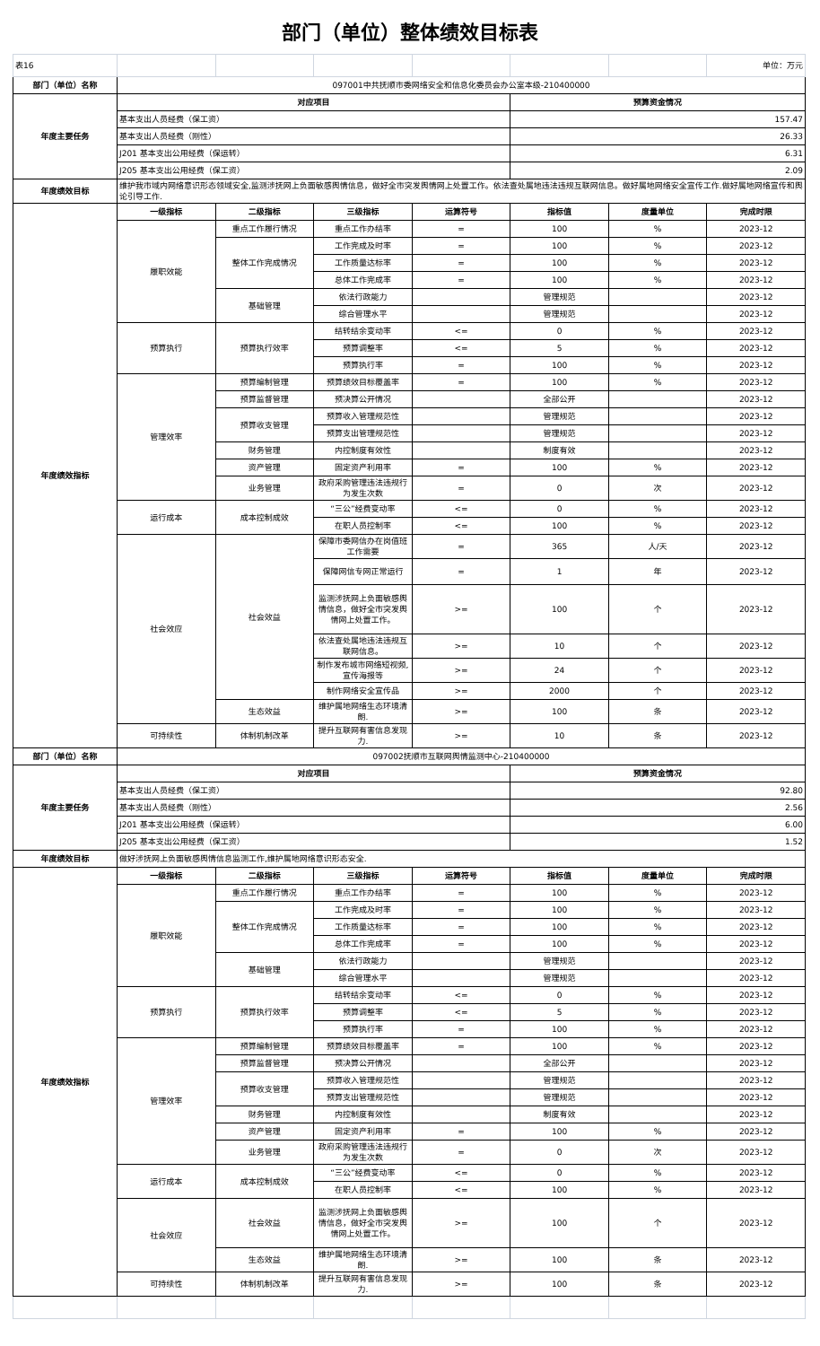部门（单位）整体绩效目标表
| 表16 | | | | | | | 单位：万元 |
| 部门（单位）名称 | 097001中共抚顺市委网络安全和信息化委员会办公室本级-210400000 | | | | | | |
| 年度主要任务 | 对应项目 | | | | 预算资金情况 | | |
| | 基本支出人员经费（保工资） | | | | 157.47 | | |
| | 基本支出人员经费（刚性） | | | | 26.33 | | |
| | J201 基本支出公用经费（保运转） | | | | 6.31 | | |
| | J205 基本支出公用经费（保工资） | | | | 2.09 | | |
| 年度绩效目标 | 维护我市域内网络意识形态领域安全,监测涉抚网上负面敏感舆情信息，做好全市突发舆情网上处置工作。依法查处属地违法违规互联网信息。做好属地网络安全宣传工作.做好属地网络宣传和舆论引导工作. | | | | | | |
| 年度绩效指标 | 一级指标 | 二级指标 | 三级指标 | 运算符号 | 指标值 | 度量单位 | 完成时限 |
| | 履职效能 | 重点工作履行情况 | 重点工作办结率 | = | 100 | % | 2023-12 |
| | | 整体工作完成情况 | 工作完成及时率 | = | 100 | % | 2023-12 |
| | | | 工作质量达标率 | = | 100 | % | 2023-12 |
| | | | 总体工作完成率 | = | 100 | % | 2023-12 |
| | | 基础管理 | 依法行政能力 | | 管理规范 | | 2023-12 |
| | | | 综合管理水平 | | 管理规范 | | 2023-12 |
| | 预算执行 | 预算执行效率 | 结转结余变动率 | <= | 0 | % | 2023-12 |
| | | | 预算调整率 | <= | 5 | % | 2023-12 |
| | | | 预算执行率 | = | 100 | % | 2023-12 |
| | 管理效率 | 预算编制管理 | 预算绩效目标覆盖率 | = | 100 | % | 2023-12 |
| | | 预算监督管理 | 预决算公开情况 | | 全部公开 | | 2023-12 |
| | | 预算收支管理 | 预算收入管理规范性 | | 管理规范 | | 2023-12 |
| | | | 预算支出管理规范性 | | 管理规范 | | 2023-12 |
| | | 财务管理 | 内控制度有效性 | | 制度有效 | | 2023-12 |
| | | 资产管理 | 固定资产利用率 | = | 100 | % | 2023-12 |
| | | 业务管理 | 政府采购管理违法违规行为发生次数 | = | 0 | 次 | 2023-12 |
| | 运行成本 | 成本控制成效 | “三公”经费变动率 | <= | 0 | % | 2023-12 |
| | | | 在职人员控制率 | <= | 100 | % | 2023-12 |
| | 社会效应 | 社会效益 | 保障市委网信办在岗值班工作需要 | = | 365 | 人/天 | 2023-12 |
| | | | 保障网信专网正常运行 | = | 1 | 年 | 2023-12 |
| | | | 监测涉抚网上负面敏感舆情信息，做好全市突发舆情网上处置工作。 | >= | 100 | 个 | 2023-12 |
| | | | 依法查处属地违法违规互联网信息。 | >= | 10 | 个 | 2023-12 |
| | | | 制作发布城市网络短视频,宣传海报等 | >= | 24 | 个 | 2023-12 |
| | | | 制作网络安全宣传品 | >= | 2000 | 个 | 2023-12 |
| | | 生态效益 | 维护属地网络生态环境清朗. | >= | 100 | 条 | 2023-12 |
| | 可持续性 | 体制机制改革 | 提升互联网有害信息发现力. | >= | 10 | 条 | 2023-12 |
| 部门（单位）名称 | 097002抚顺市互联网舆情监测中心-210400000 | | | | | | |
| 年度主要任务 | 对应项目 | | | | 预算资金情况 | | |
| | 基本支出人员经费（保工资） | | | | 92.80 | | |
| | 基本支出人员经费（刚性） | | | | 2.56 | | |
| | J201 基本支出公用经费（保运转） | | | | 6.00 | | |
| | J205 基本支出公用经费（保工资） | | | | 1.52 | | |
| 年度绩效目标 | 做好涉抚网上负面敏感舆情信息监测工作,维护属地网络意识形态安全. | | | | | | |
| 年度绩效指标 | 一级指标 | 二级指标 | 三级指标 | 运算符号 | 指标值 | 度量单位 | 完成时限 |
| | 履职效能 | 重点工作履行情况 | 重点工作办结率 | = | 100 | % | 2023-12 |
| | | 整体工作完成情况 | 工作完成及时率 | = | 100 | % | 2023-12 |
| | | | 工作质量达标率 | = | 100 | % | 2023-12 |
| | | | 总体工作完成率 | = | 100 | % | 2023-12 |
| | | 基础管理 | 依法行政能力 | | 管理规范 | | 2023-12 |
| | | | 综合管理水平 | | 管理规范 | | 2023-12 |
| | 预算执行 | 预算执行效率 | 结转结余变动率 | <= | 0 | % | 2023-12 |
| | | | 预算调整率 | <= | 5 | % | 2023-12 |
| | | | 预算执行率 | = | 100 | % | 2023-12 |
| | 管理效率 | 预算编制管理 | 预算绩效目标覆盖率 | = | 100 | % | 2023-12 |
| | | 预算监督管理 | 预决算公开情况 | | 全部公开 | | 2023-12 |
| | | 预算收支管理 | 预算收入管理规范性 | | 管理规范 | | 2023-12 |
| | | | 预算支出管理规范性 | | 管理规范 | | 2023-12 |
| | | 财务管理 | 内控制度有效性 | | 制度有效 | | 2023-12 |
| | | 资产管理 | 固定资产利用率 | = | 100 | % | 2023-12 |
| | | 业务管理 | 政府采购管理违法违规行为发生次数 | = | 0 | 次 | 2023-12 |
| | 运行成本 | 成本控制成效 | “三公”经费变动率 | <= | 0 | % | 2023-12 |
| | | | 在职人员控制率 | <= | 100 | % | 2023-12 |
| | 社会效应 | 社会效益 | 监测涉抚网上负面敏感舆情信息，做好全市突发舆情网上处置工作。 | >= | 100 | 个 | 2023-12 |
| | | 生态效益 | 维护属地网络生态环境清朗. | >= | 100 | 条 | 2023-12 |
| | 可持续性 | 体制机制改革 | 提升互联网有害信息发现力. | >= | 100 | 条 | 2023-12 |